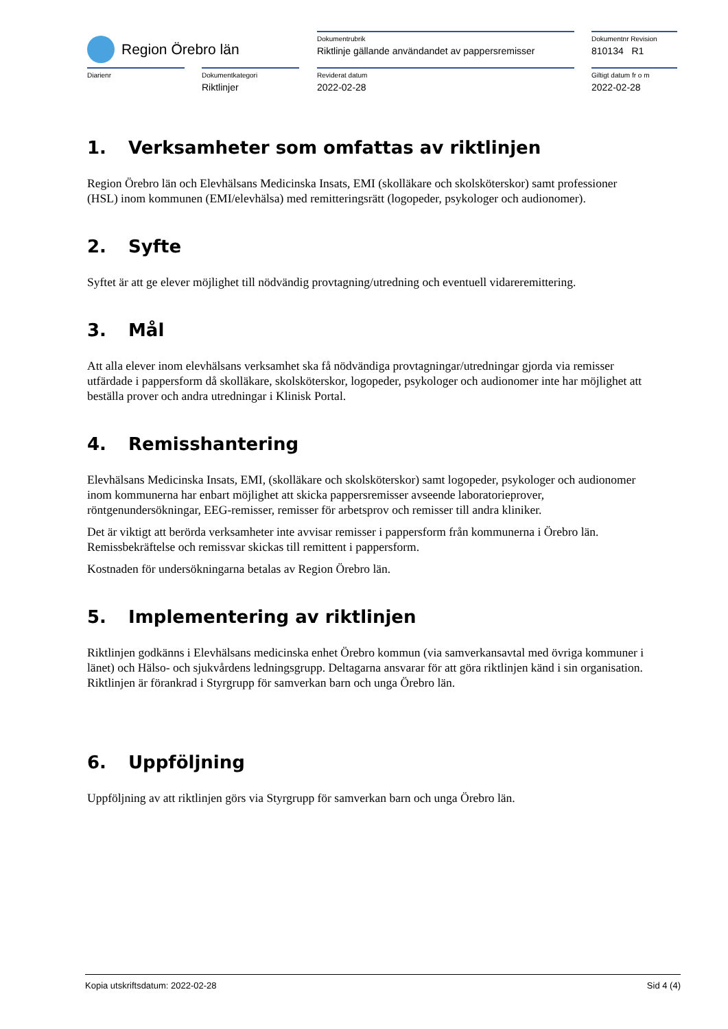Region Örebro län
Dokumentrubrik
Riktlinje gällande användandet av pappersremisser
Dokumentnr Revision
810134 R1
Diarienr Dokumentkategori
Riktlinjer
Reviderat datum
2022-02-28
Giltigt datum fr o m
2022-02-28
1. Verksamheter som omfattas av riktlinjen
Region Örebro län och Elevhälsans Medicinska Insats, EMI (skolläkare och skolsköterskor) samt professioner (HSL) inom kommunen (EMI/elevhälsa) med remitteringsrätt (logopeder, psykologer och audionomer).
2. Syfte
Syftet är att ge elever möjlighet till nödvändig provtagning/utredning och eventuell vidareremittering.
3. Mål
Att alla elever inom elevhälsans verksamhet ska få nödvändiga provtagningar/utredningar gjorda via remisser utfärdade i pappersform då skolläkare, skolsköterskor, logopeder, psykologer och audionomer inte har möjlighet att beställa prover och andra utredningar i Klinisk Portal.
4. Remisshantering
Elevhälsans Medicinska Insats, EMI, (skolläkare och skolsköterskor) samt logopeder, psykologer och audionomer inom kommunerna har enbart möjlighet att skicka pappersremisser avseende laboratorieprover, röntgenundersökningar, EEG-remisser, remisser för arbetsprov och remisser till andra kliniker.
Det är viktigt att berörda verksamheter inte avvisar remisser i pappersform från kommunerna i Örebro län. Remissbekräftelse och remissvar skickas till remittent i pappersform.
Kostnaden för undersökningarna betalas av Region Örebro län.
5. Implementering av riktlinjen
Riktlinjen godkänns i Elevhälsans medicinska enhet Örebro kommun (via samverkansavtal med övriga kommuner i länet) och Hälso- och sjukvårdens ledningsgrupp. Deltagarna ansvarar för att göra riktlinjen känd i sin organisation. Riktlinjen är förankrad i Styrgrupp för samverkan barn och unga Örebro län.
6. Uppföljning
Uppföljning av att riktlinjen görs via Styrgrupp för samverkan barn och unga Örebro län.
Kopia utskriftsdatum: 2022-02-28 Sid 4 (4)